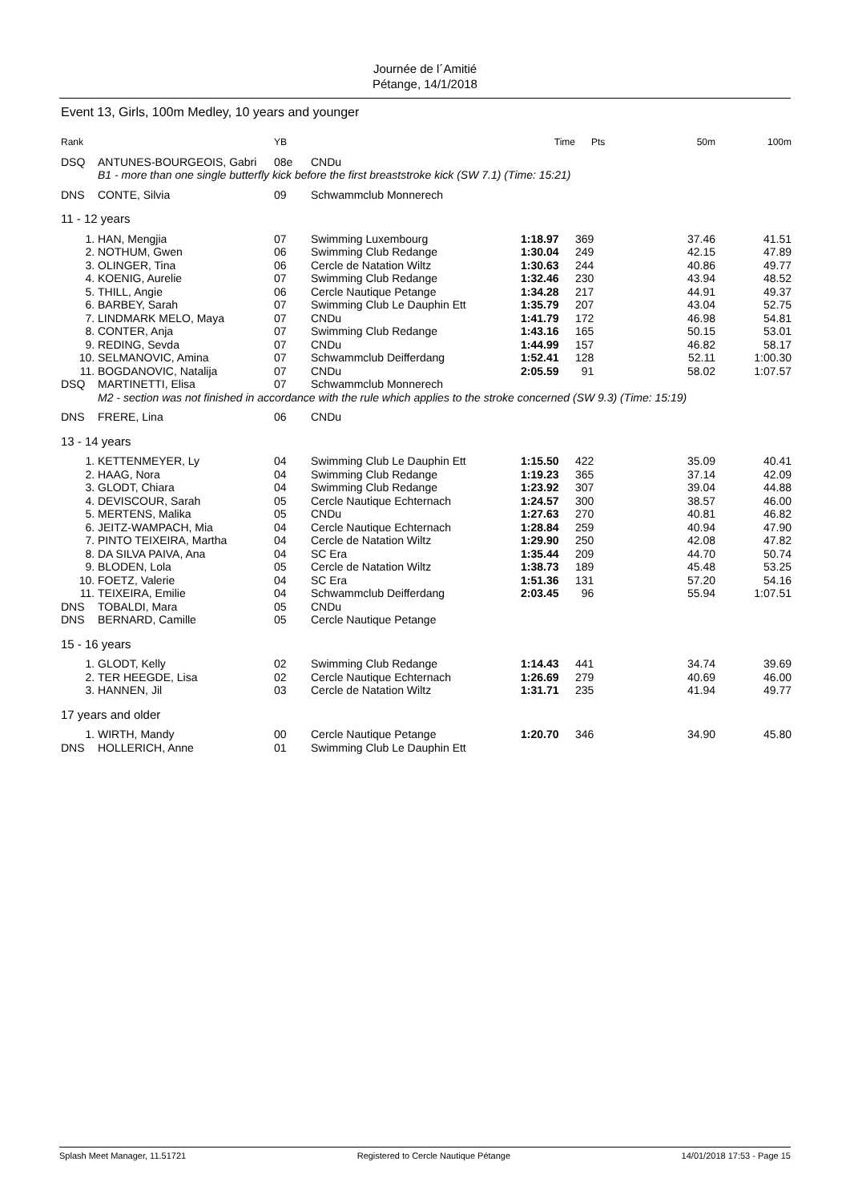Journée de l´Amitié
Pétange, 14/1/2018
Event 13, Girls, 100m Medley, 10 years and younger
| Rank | | YB | | Time | Pts | 50m | 100m |
| --- | --- | --- | --- | --- | --- | --- | --- |
| DSQ | ANTUNES-BOURGEOIS, Gabri | 08e | CNDu | | | | |
| | B1 - more than one single butterfly kick before the first breaststroke kick (SW 7.1) (Time: 15:21) | | | | | | |
| DNS | CONTE, Silvia | 09 | Schwammclub Monnerech | | | | |
| 11 - 12 years | | | | | | | |
| 1. | HAN, Mengjia | 07 | Swimming Luxembourg | 1:18.97 | 369 | 37.46 | 41.51 |
| 2. | NOTHUM, Gwen | 06 | Swimming Club Redange | 1:30.04 | 249 | 42.15 | 47.89 |
| 3. | OLINGER, Tina | 06 | Cercle de Natation Wiltz | 1:30.63 | 244 | 40.86 | 49.77 |
| 4. | KOENIG, Aurelie | 07 | Swimming Club Redange | 1:32.46 | 230 | 43.94 | 48.52 |
| 5. | THILL, Angie | 06 | Cercle Nautique Petange | 1:34.28 | 217 | 44.91 | 49.37 |
| 6. | BARBEY, Sarah | 07 | Swimming Club Le Dauphin Ett | 1:35.79 | 207 | 43.04 | 52.75 |
| 7. | LINDMARK MELO, Maya | 07 | CNDu | 1:41.79 | 172 | 46.98 | 54.81 |
| 8. | CONTER, Anja | 07 | Swimming Club Redange | 1:43.16 | 165 | 50.15 | 53.01 |
| 9. | REDING, Sevda | 07 | CNDu | 1:44.99 | 157 | 46.82 | 58.17 |
| 10. | SELMANOVIC, Amina | 07 | Schwammclub Deifferdang | 1:52.41 | 128 | 52.11 | 1:00.30 |
| 11. | BOGDANOVIC, Natalija | 07 | CNDu | 2:05.59 | 91 | 58.02 | 1:07.57 |
| DSQ | MARTINETTI, Elisa | 07 | Schwammclub Monnerech | | | | |
| | M2 - section was not finished in accordance with the rule which applies to the stroke concerned (SW 9.3) (Time: 15:19) | | | | | | |
| DNS | FRERE, Lina | 06 | CNDu | | | | |
| 13 - 14 years | | | | | | | |
| 1. | KETTENMEYER, Ly | 04 | Swimming Club Le Dauphin Ett | 1:15.50 | 422 | 35.09 | 40.41 |
| 2. | HAAG, Nora | 04 | Swimming Club Redange | 1:19.23 | 365 | 37.14 | 42.09 |
| 3. | GLODT, Chiara | 04 | Swimming Club Redange | 1:23.92 | 307 | 39.04 | 44.88 |
| 4. | DEVISCOUR, Sarah | 05 | Cercle Nautique Echternach | 1:24.57 | 300 | 38.57 | 46.00 |
| 5. | MERTENS, Malika | 05 | CNDu | 1:27.63 | 270 | 40.81 | 46.82 |
| 6. | JEITZ-WAMPACH, Mia | 04 | Cercle Nautique Echternach | 1:28.84 | 259 | 40.94 | 47.90 |
| 7. | PINTO TEIXEIRA, Martha | 04 | Cercle de Natation Wiltz | 1:29.90 | 250 | 42.08 | 47.82 |
| 8. | DA SILVA PAIVA, Ana | 04 | SC Era | 1:35.44 | 209 | 44.70 | 50.74 |
| 9. | BLODEN, Lola | 05 | Cercle de Natation Wiltz | 1:38.73 | 189 | 45.48 | 53.25 |
| 10. | FOETZ, Valerie | 04 | SC Era | 1:51.36 | 131 | 57.20 | 54.16 |
| 11. | TEIXEIRA, Emilie | 04 | Schwammclub Deifferdang | 2:03.45 | 96 | 55.94 | 1:07.51 |
| DNS | TOBALDI, Mara | 05 | CNDu | | | | |
| DNS | BERNARD, Camille | 05 | Cercle Nautique Petange | | | | |
| 15 - 16 years | | | | | | | |
| 1. | GLODT, Kelly | 02 | Swimming Club Redange | 1:14.43 | 441 | 34.74 | 39.69 |
| 2. | TER HEEGDE, Lisa | 02 | Cercle Nautique Echternach | 1:26.69 | 279 | 40.69 | 46.00 |
| 3. | HANNEN, Jil | 03 | Cercle de Natation Wiltz | 1:31.71 | 235 | 41.94 | 49.77 |
| 17 years and older | | | | | | | |
| 1. | WIRTH, Mandy | 00 | Cercle Nautique Petange | 1:20.70 | 346 | 34.90 | 45.80 |
| DNS | HOLLERICH, Anne | 01 | Swimming Club Le Dauphin Ett | | | | |
Splash Meet Manager, 11.51721 Registered to Cercle Nautique Pétange 14/01/2018 17:53 - Page 15